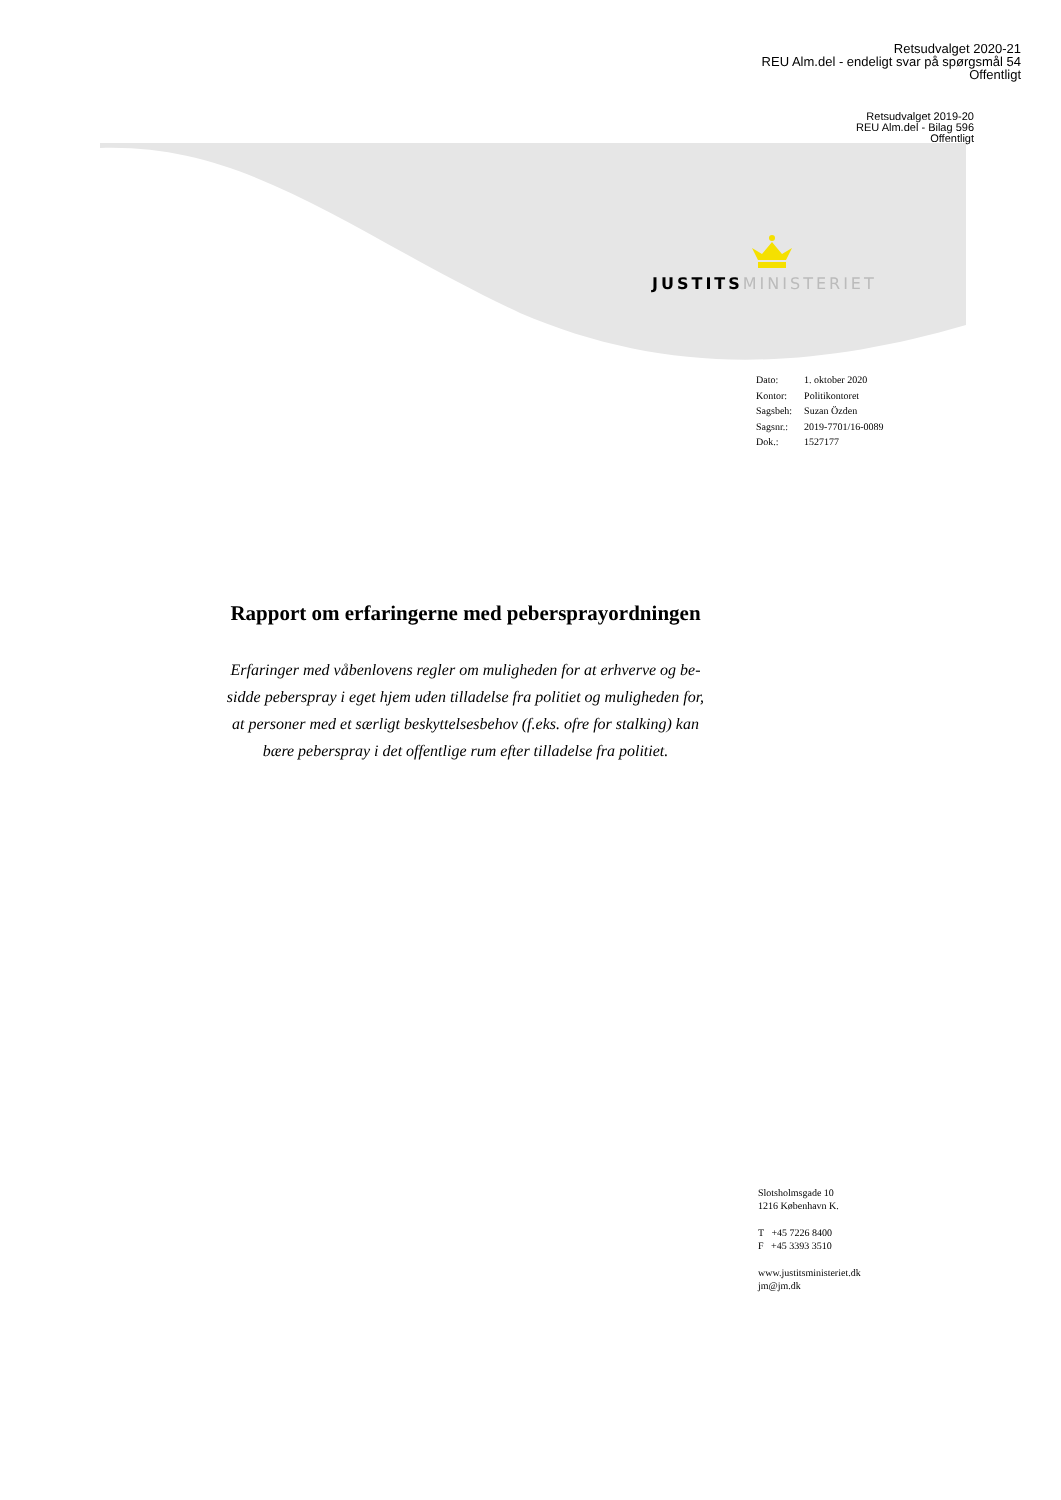Retsudvalget 2020-21
REU Alm.del - endeligt svar på spørgsmål 54
Offentligt
Retsudvalget 2019-20
REU Alm.del - Bilag 596
Offentligt
JUSTITS MINISTERIET
| Dato: | 1. oktober 2020 |
| Kontor: | Politikontoret |
| Sagsbeh: | Suzan Özden |
| Sagsnr.: | 2019-7701/16-0089 |
| Dok.: | 1527177 |
Rapport om erfaringerne med pebersprayordningen
Erfaringer med våbenlovens regler om muligheden for at erhverve og be-
sidde peberspray i eget hjem uden tilladelse fra politiet og muligheden for,
at personer med et særligt beskyttelsesbehov (f.eks. ofre for stalking) kan
bære peberspray i det offentlige rum efter tilladelse fra politiet.
Slotsholmsgade 10
1216 København K.
T +45 7226 8400
F +45 3393 3510
www.justitsministeriet.dk
jm@jm.dk